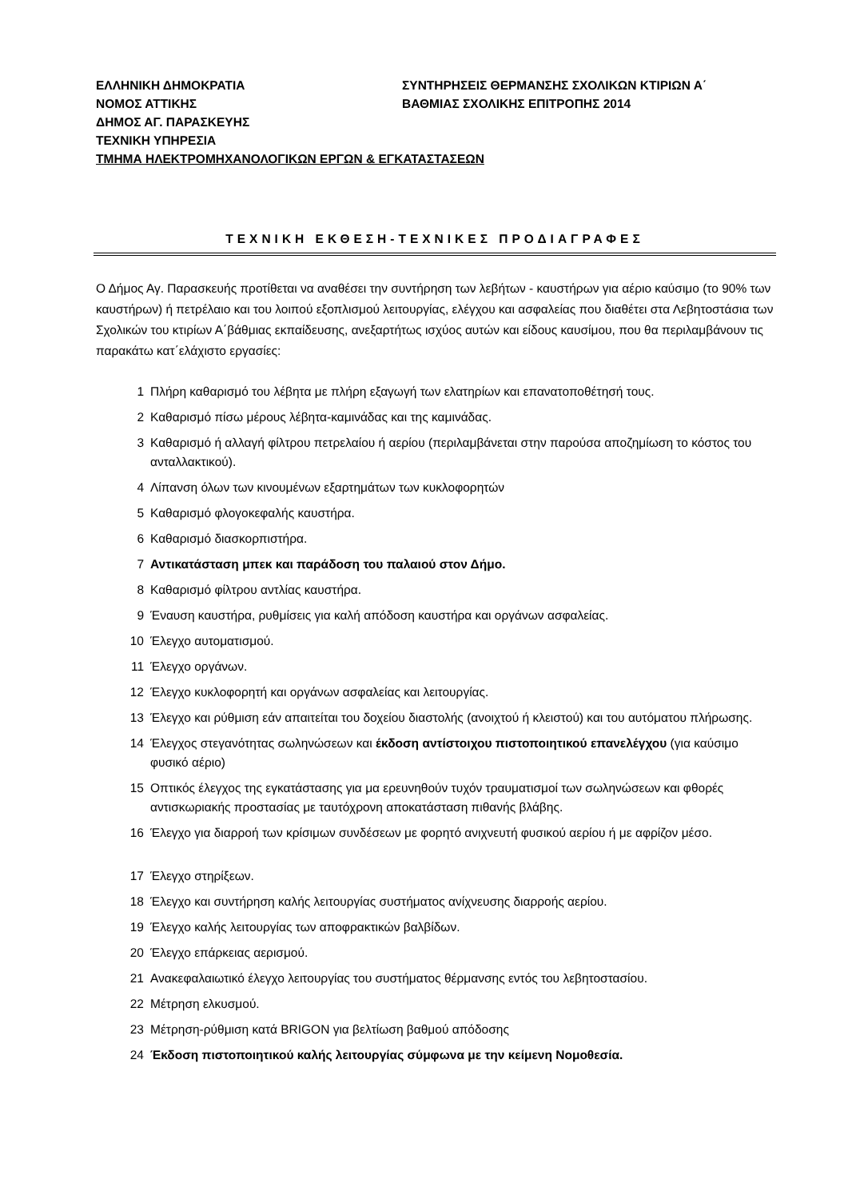ΕΛΛΗΝΙΚΗ ΔΗΜΟΚΡΑΤΙΑ
ΝΟΜΟΣ ΑΤΤΙΚΗΣ
ΔΗΜΟΣ ΑΓ. ΠΑΡΑΣΚΕΥΗΣ
ΤΕΧΝΙΚΗ ΥΠΗΡΕΣΙΑ
ΤΜΗΜΑ ΗΛΕΚΤΡΟΜΗΧΑΝΟΛΟΓΙΚΩΝ ΕΡΓΩΝ & ΕΓΚΑΤΑΣΤΑΣΕΩΝ
ΣΥΝΤΗΡΗΣΕΙΣ ΘΕΡΜΑΝΣΗΣ ΣΧΟΛΙΚΩΝ ΚΤΙΡΙΩΝ Α΄
ΒΑΘΜΙΑΣ ΣΧΟΛΙΚΗΣ ΕΠΙΤΡΟΠΗΣ 2014
ΤΕΧΝΙΚΗ ΕΚΘΕΣΗ-ΤΕΧΝΙΚΕΣ ΠΡΟΔΙΑΓΡΑΦΕΣ
Ο Δήμος Αγ. Παρασκευής προτίθεται να αναθέσει την συντήρηση των λεβήτων - καυστήρων για αέριο καύσιμο (το 90% των καυστήρων) ή πετρέλαιο και του λοιπού εξοπλισμού λειτουργίας, ελέγχου και ασφαλείας που διαθέτει στα Λεβητοστάσια των Σχολικών του κτιρίων Α΄βάθμιας εκπαίδευσης, ανεξαρτήτως ισχύος αυτών και είδους καυσίμου, που θα περιλαμβάνουν τις παρακάτω κατ΄ελάχιστο εργασίες:
1 Πλήρη καθαρισμό του λέβητα με πλήρη εξαγωγή των ελατηρίων και επανατοποθέτησή τους.
2 Καθαρισμό πίσω μέρους λέβητα-καμινάδας και της καμινάδας.
3 Καθαρισμό ή αλλαγή φίλτρου πετρελαίου ή αερίου (περιλαμβάνεται στην παρούσα αποζημίωση το κόστος του ανταλλακτικού).
4 Λίπανση όλων των κινουμένων εξαρτημάτων των κυκλοφορητών
5 Καθαρισμό φλογοκεφαλής καυστήρα.
6 Καθαρισμό διασκορπιστήρα.
7 Αντικατάσταση μπεκ και παράδοση του παλαιού στον Δήμο.
8 Καθαρισμό φίλτρου αντλίας καυστήρα.
9 Έναυση καυστήρα, ρυθμίσεις για καλή απόδοση καυστήρα και οργάνων ασφαλείας.
10 Έλεγχο αυτοματισμού.
11 Έλεγχο οργάνων.
12 Έλεγχο κυκλοφορητή και οργάνων ασφαλείας και λειτουργίας.
13 Έλεγχο και ρύθμιση εάν απαιτείται του δοχείου διαστολής (ανοιχτού ή κλειστού) και του αυτόματου πλήρωσης.
14 Έλεγχος στεγανότητας σωληνώσεων και έκδοση αντίστοιχου πιστοποιητικού επανελέγχου (για καύσιμο φυσικό αέριο)
15 Οπτικός έλεγχος της εγκατάστασης για μα ερευνηθούν τυχόν τραυματισμοί των σωληνώσεων και φθορές αντισκωριακής προστασίας με ταυτόχρονη αποκατάσταση πιθανής βλάβης.
16 Έλεγχο για διαρροή των κρίσιμων συνδέσεων με φορητό ανιχνευτή φυσικού αερίου ή με αφρίζον μέσο.
17 Έλεγχο στηρίξεων.
18 Έλεγχο και συντήρηση καλής λειτουργίας συστήματος ανίχνευσης διαρροής αερίου.
19 Έλεγχο καλής λειτουργίας των αποφρακτικών βαλβίδων.
20 Έλεγχο επάρκειας αερισμού.
21 Ανακεφαλαιωτικό έλεγχο λειτουργίας του συστήματος θέρμανσης εντός του λεβητοστασίου.
22 Μέτρηση ελκυσμού.
23 Μέτρηση-ρύθμιση κατά BRIGON για βελτίωση βαθμού απόδοσης
24 Έκδοση πιστοποιητικού καλής λειτουργίας σύμφωνα με την κείμενη Νομοθεσία.